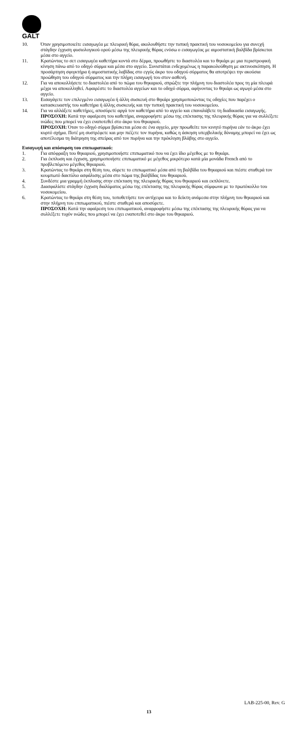GALT
10. Όταν χρησιμοποιείτε εισαγωγέα με πλευρική θύρα, ακολουθήστε την τυπική πρακτική του νοσοκομείου για συνεχή στάγδην έγχυση φυσιολογικού ορού μέσω της πλευρικής θύρας ενόσω ο εισαγωγέας με αιμοστατική βαλβίδα βρίσκεται μέσα στο αγγείο.
11. Κρατώντας το σετ εισαγωγέα καθετήρα κοντά στο δέρμα, προωθήστε το διαστολέα και το θηκάρι με μια περιστροφική κίνηση πάνω από το οδηγό σύρμα και μέσα στο αγγείο. Συνιστάται ενδεχομένως η παρακολούθηση με ακτινοσκόπηση. Η προσάρτηση σφιγκτήρα ή αιμοστατικής λαβίδας στο εγγύς άκρο του οδηγού σύρματος θα αποτρέψει την ακούσια προώθηση του οδηγού σύρματος και την πλήρη εισαγωγή του στον ασθενή.
12. Για να αποκολλήσετε το διαστολέα από το πώμα του θηκαριού, σπρώξτε την πλήμνη του διαστολέα προς τη μία πλευρά μέχρι να αποκολληθεί. Αφαιρέστε το διαστολέα αγγείων και το οδηγό σύρμα, αφήνοντας το θηκάρι ως αγωγό μέσα στο αγγείο.
13. Εισαγάγετε τον επιλεγμένο εισαγωγέα ή άλλη συσκευή στο θηκάρι χρησιμοποιώντας τις οδηγίες που παρέχει ο κατασκευαστής του καθετήρα ή άλλης συσκευής και την τυπική πρακτική του νοσοκομείου.
14. Για να αλλάξετε καθετήρες, αποσύρετε αργά τον καθετήρα από το αγγείο και επαναλάβετε τη διαδικασία εισαγωγής.
ΠΡΟΣΟΧΗ: Κατά την αφαίρεση του καθετήρα, αναρροφήστε μέσω της επέκτασης της πλευρικής θύρας για να συλλέξετε ινώδες που μπορεί να έχει εναποτεθεί στο άκρο του θηκαριού.
ΠΡΟΣΟΧΗ: Όταν το οδηγό σύρμα βρίσκεται μέσα σε ένα αγγείο, μην προωθείτε τον κινητό πυρήνα εάν το άκρο έχει κυρτό σχήμα. Ποτέ μη συστρέφετε και μην πιέζετε τον πυρήνα, καθώς η άσκηση υπερβολικής δύναμης μπορεί να έχει ως αποτέλεσμα τη διάτρηση της σπείρας από τον πυρήνα και την πρόκληση βλάβης στο αγγείο.
Εισαγωγή και απόσυρση του επιπωματικού:
1. Για απόφραξη του θηκαριού, χρησιμοποιήστε επιπωματικό που να έχει ίδιο μέγεθος με το θηκάρι.
2. Για έκπλυση και έγχυση, χρησιμοποιήστε επιπωματικό με μέγεθος μικρότερο κατά μία μονάδα French από το προβλεπόμενο μέγεθος θηκαριού.
3. Κρατώντας το θηκάρι στη θέση του, σύρετε το επιπωματικό μέσα από τη βαλβίδα του θηκαριού και πιέστε σταθερά τον κουμπωτό δακτύλιο ασφάλισης μέσα στο πώμα της βαλβίδας του θηκαριού.
4. Συνδέστε μια γραμμή έκπλυσης στην επέκταση της πλευρικής θύρας του θηκαριού και εκπλύνετε.
5. Διασφαλίστε στάγδην έγχυση διαλύματος μέσω της επέκτασης της πλευρικής θύρας σύμφωνα με το πρωτόκολλο του νοσοκομείου.
6. Κρατώντας το θηκάρι στη θέση του, τοποθετήστε τον αντίχειρα και το δείκτη ανάμεσα στην πλήμνη του θηκαριού και στην πλήμνη του επιπωματικού, πιέστε σταθερά και αποσύρετε.
ΠΡΟΣΟΧΗ: Κατά την αφαίρεση του επιπωματικού, αναρροφήστε μέσω της επέκτασης της πλευρικής θύρας για να συλλέξετε τυχόν ινώδες που μπορεί να έχει εναποτεθεί στο άκρο του θηκαριού.
LAB-225-00, Rev. G
13